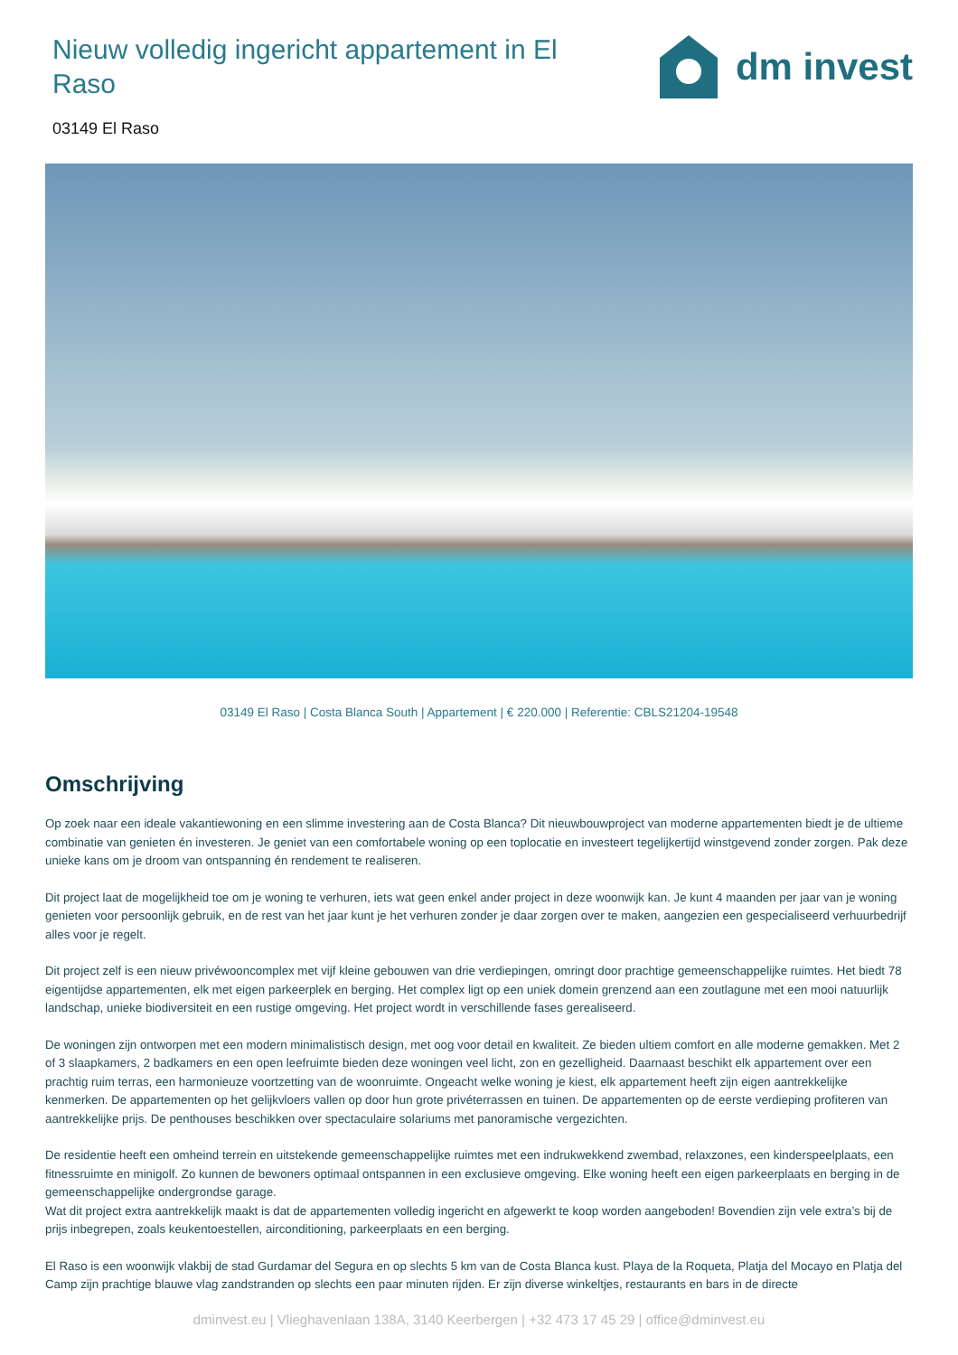Nieuw volledig ingericht appartement in El Raso
dm invest
03149 El Raso
03149 El Raso | Costa Blanca South | Appartement | € 220.000 | Referentie: CBLS21204-19548
Omschrijving
Op zoek naar een ideale vakantiewoning en een slimme investering aan de Costa Blanca? Dit nieuwbouwproject van moderne appartementen biedt je de ultieme combinatie van genieten én investeren. Je geniet van een comfortabele woning op een toplocatie en investeert tegelijkertijd winstgevend zonder zorgen. Pak deze unieke kans om je droom van ontspanning én rendement te realiseren.
Dit project laat de mogelijkheid toe om je woning te verhuren, iets wat geen enkel ander project in deze woonwijk kan. Je kunt 4 maanden per jaar van je woning genieten voor persoonlijk gebruik, en de rest van het jaar kunt je het verhuren zonder je daar zorgen over te maken, aangezien een gespecialiseerd verhuurbedrijf alles voor je regelt.
Dit project zelf is een nieuw privéwooncomplex met vijf kleine gebouwen van drie verdiepingen, omringt door prachtige gemeenschappelijke ruimtes. Het biedt 78 eigentijdse appartementen, elk met eigen parkeerplek en berging. Het complex ligt op een uniek domein grenzend aan een zoutlagune met een mooi natuurlijk landschap, unieke biodiversiteit en een rustige omgeving. Het project wordt in verschillende fases gerealiseerd.
De woningen zijn ontworpen met een modern minimalistisch design, met oog voor detail en kwaliteit. Ze bieden ultiem comfort en alle moderne gemakken. Met 2 of 3 slaapkamers, 2 badkamers en een open leefruimte bieden deze woningen veel licht, zon en gezelligheid. Daarnaast beschikt elk appartement over een prachtig ruim terras, een harmonieuze voortzetting van de woonruimte. Ongeacht welke woning je kiest, elk appartement heeft zijn eigen aantrekkelijke kenmerken. De appartementen op het gelijkvloers vallen op door hun grote privéterrassen en tuinen. De appartementen op de eerste verdieping profiteren van aantrekkelijke prijs. De penthouses beschikken over spectaculaire solariums met panoramische vergezichten.
De residentie heeft een omheind terrein en uitstekende gemeenschappelijke ruimtes met een indrukwekkend zwembad, relaxzones, een kinderspeelplaats, een fitnessruimte en minigolf. Zo kunnen de bewoners optimaal ontspannen in een exclusieve omgeving. Elke woning heeft een eigen parkeerplaats en berging in de gemeenschappelijke ondergrondse garage.
Wat dit project extra aantrekkelijk maakt is dat de appartementen volledig ingericht en afgewerkt te koop worden aangeboden! Bovendien zijn vele extra’s bij de prijs inbegrepen, zoals keukentoestellen, airconditioning, parkeerplaats en een berging.
El Raso is een woonwijk vlakbij de stad Gurdamar del Segura en op slechts 5 km van de Costa Blanca kust. Playa de la Roqueta, Platja del Mocayo en Platja del Camp zijn prachtige blauwe vlag zandstranden op slechts een paar minuten rijden. Er zijn diverse winkeltjes, restaurants en bars in de directe
dminvest.eu | Vlieghavenlaan 138A, 3140 Keerbergen | +32 473 17 45 29 | office@dminvest.eu